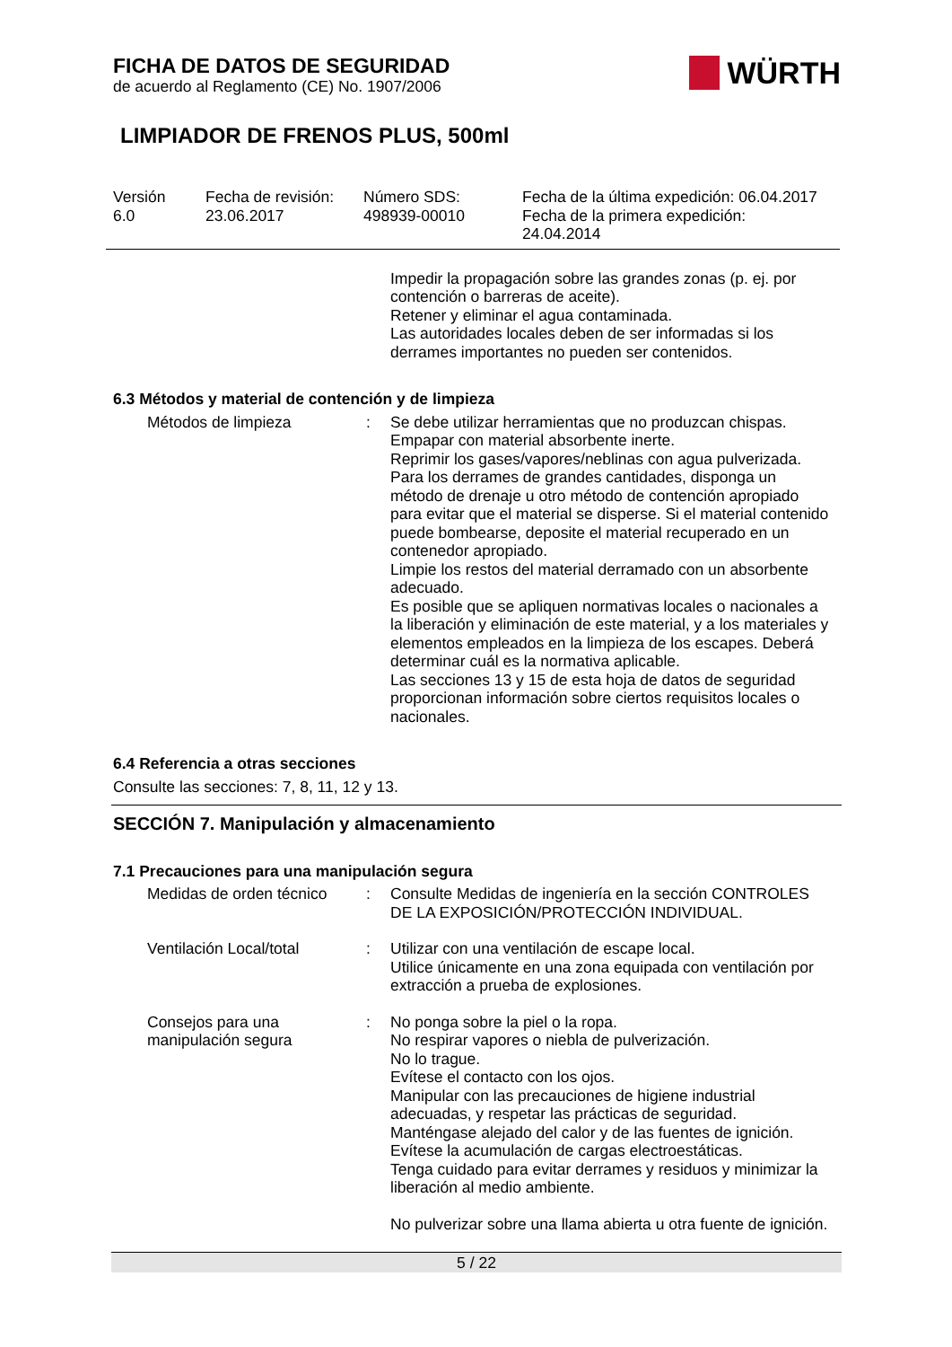WÜRTH
FICHA DE DATOS DE SEGURIDAD
de acuerdo al Reglamento (CE) No. 1907/2006
LIMPIADOR DE FRENOS PLUS, 500ml
Versión
6.0
Fecha de revisión:
23.06.2017
Número SDS:
498939-00010
Fecha de la última expedición: 06.04.2017
Fecha de la primera expedición:
24.04.2014
Impedir la propagación sobre las grandes zonas (p. ej. por contención o barreras de aceite).
Retener y eliminar el agua contaminada.
Las autoridades locales deben de ser informadas si los derrames importantes no pueden ser contenidos.
6.3 Métodos y material de contención y de limpieza
Métodos de limpieza : Se debe utilizar herramientas que no produzcan chispas.
Empapar con material absorbente inerte.
Reprimir los gases/vapores/neblinas con agua pulverizada.
Para los derrames de grandes cantidades, disponga un método de drenaje u otro método de contención apropiado para evitar que el material se disperse. Si el material contenido puede bombearse, deposite el material recuperado en un contenedor apropiado.
Limpie los restos del material derramado con un absorbente adecuado.
Es posible que se apliquen normativas locales o nacionales a la liberación y eliminación de este material, y a los materiales y elementos empleados en la limpieza de los escapes. Deberá determinar cuál es la normativa aplicable.
Las secciones 13 y 15 de esta hoja de datos de seguridad proporcionan información sobre ciertos requisitos locales o nacionales.
6.4 Referencia a otras secciones
Consulte las secciones: 7, 8, 11, 12 y 13.
SECCIÓN 7. Manipulación y almacenamiento
7.1 Precauciones para una manipulación segura
Medidas de orden técnico
: Consulte Medidas de ingeniería en la sección CONTROLES DE LA EXPOSICIÓN/PROTECCIÓN INDIVIDUAL.
Ventilación Local/total : Utilizar con una ventilación de escape local.
Utilice únicamente en una zona equipada con ventilación por extracción a prueba de explosiones.
Consejos para una manipulación segura
: No ponga sobre la piel o la ropa.
No respirar vapores o niebla de pulverización.
No lo trague.
Evítese el contacto con los ojos.
Manipular con las precauciones de higiene industrial adecuadas, y respetar las prácticas de seguridad.
Manténgase alejado del calor y de las fuentes de ignición.
Evítese la acumulación de cargas electroestáticas.
Tenga cuidado para evitar derrames y residuos y minimizar la liberación al medio ambiente.
No pulverizar sobre una llama abierta u otra fuente de ignición.
5 / 22